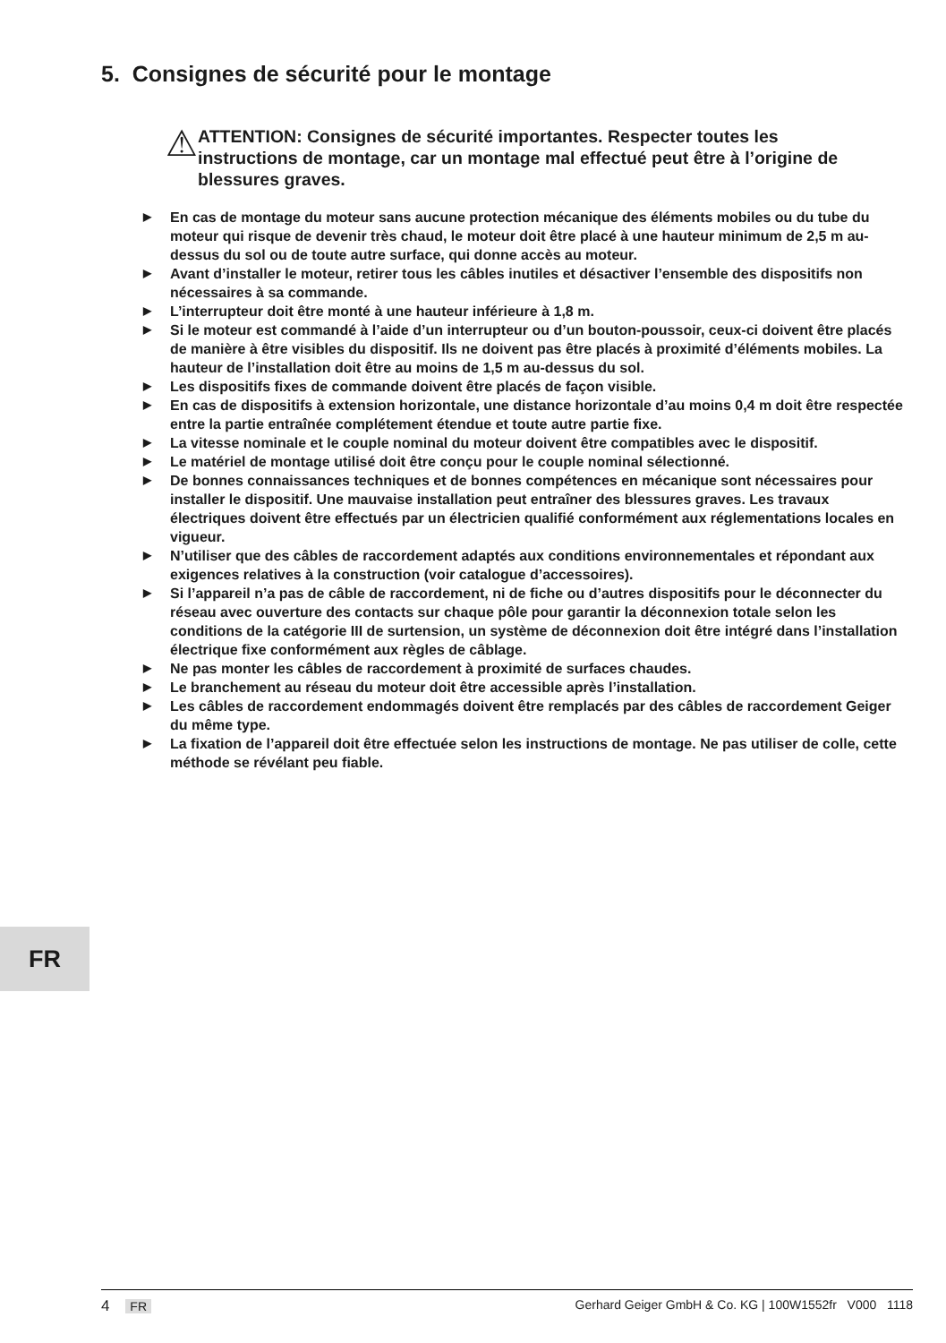5. Consignes de sécurité pour le montage
⚠
ATTENTION: Consignes de sécurité importantes. Respecter toutes les instructions de montage, car un montage mal effectué peut être à l’origine de blessures graves.
▶ En cas de montage du moteur sans aucune protection mécanique des éléments mobiles ou du tube du moteur qui risque de devenir très chaud, le moteur doit être placé à une hauteur minimum de 2,5 m au-dessus du sol ou de toute autre surface, qui donne accès au moteur.
▶ Avant d’installer le moteur, retirer tous les câbles inutiles et désactiver l’ensemble des dispositifs non nécessaires à sa commande.
▶ L’interrupteur doit être monté à une hauteur inférieure à 1,8 m.
▶ Si le moteur est commandé à l’aide d’un interrupteur ou d’un bouton-poussoir, ceux-ci doivent être placés de manière à être visibles du dispositif. Ils ne doivent pas être placés à proximité d’éléments mobiles. La hauteur de l’installation doit être au moins de 1,5 m au-dessus du sol.
▶ Les dispositifs fixes de commande doivent être placés de façon visible.
▶ En cas de dispositifs à extension horizontale, une distance horizontale d’au moins 0,4 m doit être respectée entre la partie entraînée complétement étendue et toute autre partie fixe.
▶ La vitesse nominale et le couple nominal du moteur doivent être compatibles avec le dispositif.
▶ Le matériel de montage utilisé doit être conçu pour le couple nominal sélectionné.
▶ De bonnes connaissances techniques et de bonnes compétences en mécanique sont nécessaires pour installer le dispositif. Une mauvaise installation peut entraîner des blessures graves. Les travaux électriques doivent être effectués par un électricien qualifié conformément aux réglementations locales en vigueur.
▶ N’utiliser que des câbles de raccordement adaptés aux conditions environnementales et répondant aux exigences relatives à la construction (voir catalogue d’accessoires).
▶ Si l’appareil n’a pas de câble de raccordement, ni de fiche ou d’autres dispositifs pour le déconnecter du réseau avec ouverture des contacts sur chaque pôle pour garantir la déconnexion totale selon les conditions de la catégorie III de surtension, un système de déconnexion doit être intégré dans l’installation électrique fixe conformément aux règles de câblage.
▶ Ne pas monter les câbles de raccordement à proximité de surfaces chaudes.
▶ Le branchement au réseau du moteur doit être accessible après l’installation.
▶ Les câbles de raccordement endommagés doivent être remplacés par des câbles de raccordement Geiger du même type.
▶ La fixation de l’appareil doit être effectuée selon les instructions de montage. Ne pas utiliser de colle, cette méthode se révélant peu fiable.
FR
4 FR Gerhard Geiger GmbH & Co. KG | 100W1552fr V000 1118